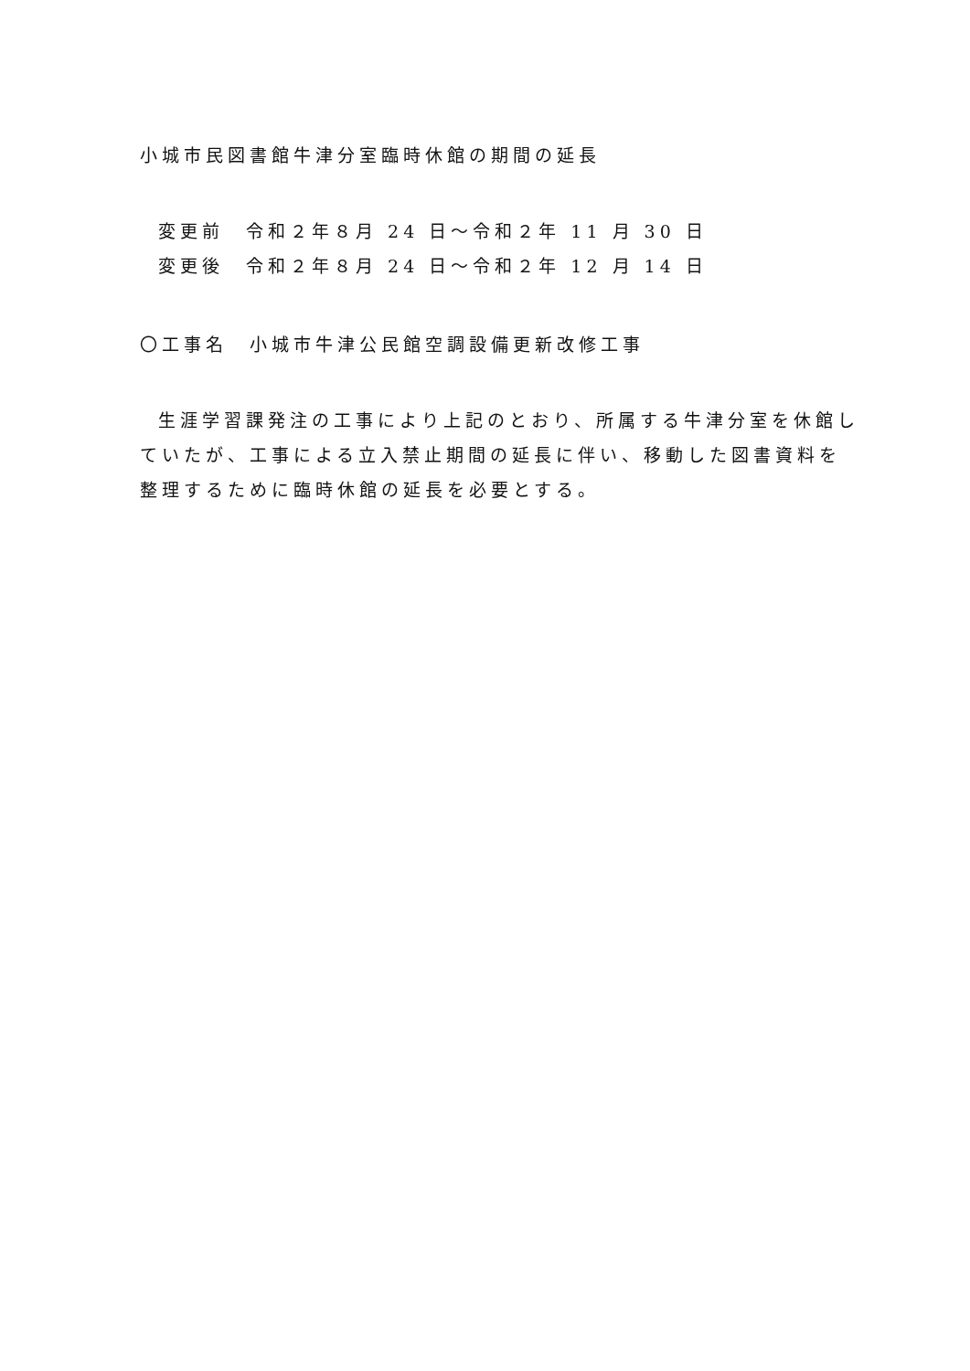小城市民図書館牛津分室臨時休館の期間の延長
変更前　令和２年８月 24 日～令和２年 11 月 30 日
変更後　令和２年８月 24 日～令和２年 12 月 14 日
〇工事名　小城市牛津公民館空調設備更新改修工事
生涯学習課発注の工事により上記のとおり、所属する牛津分室を休館していたが、工事による立入禁止期間の延長に伴い、移動した図書資料を整理するために臨時休館の延長を必要とする。